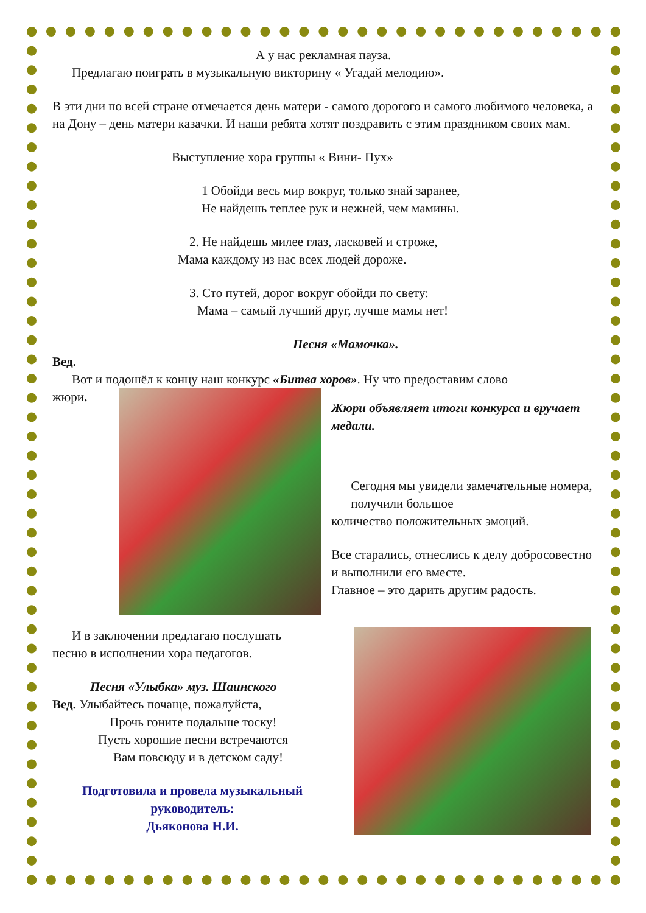А у нас рекламная пауза.
Предлагаю поиграть в музыкальную викторину « Угадай мелодию».
В эти дни по всей стране отмечается день матери - самого дорогого и самого любимого человека, а на Дону – день матери казачки. И наши ребята хотят поздравить с этим праздником своих мам.
Выступление хора группы « Вини- Пух»
1 Обойди весь мир вокруг, только знай заранее,
Не найдешь теплее рук и нежней, чем мамины.
2. Не найдешь милее глаз, ласковей и строже,
Мама каждому из нас всех людей дороже.
3. Сто путей, дорог вокруг обойди по свету:
Мама – самый лучший друг, лучше мамы нет!
Песня «Мамочка».
Вед.
Вот и подошёл к концу наш конкурс «Битва хоров». Ну что предоставим слово
жюри.
Жюри объявляет итоги конкурса и вручает медали.
Сегодня мы увидели замечательные номера, получили большое
количество положительных эмоций.
Все старались, отнеслись к делу добросовестно и выполнили его вместе.
Главное – это дарить другим радость.
И в заключении предлагаю послушать
песню в исполнении хора педагогов.
Песня «Улыбка» муз. Шаинского
Вед. Улыбайтесь почаще, пожалуйста,
Прочь гоните подальше тоску!
Пусть хорошие песни встречаются
Вам повсюду и в детском саду!
Подготовила и провела музыкальный руководитель:
Дьяконова Н.И.